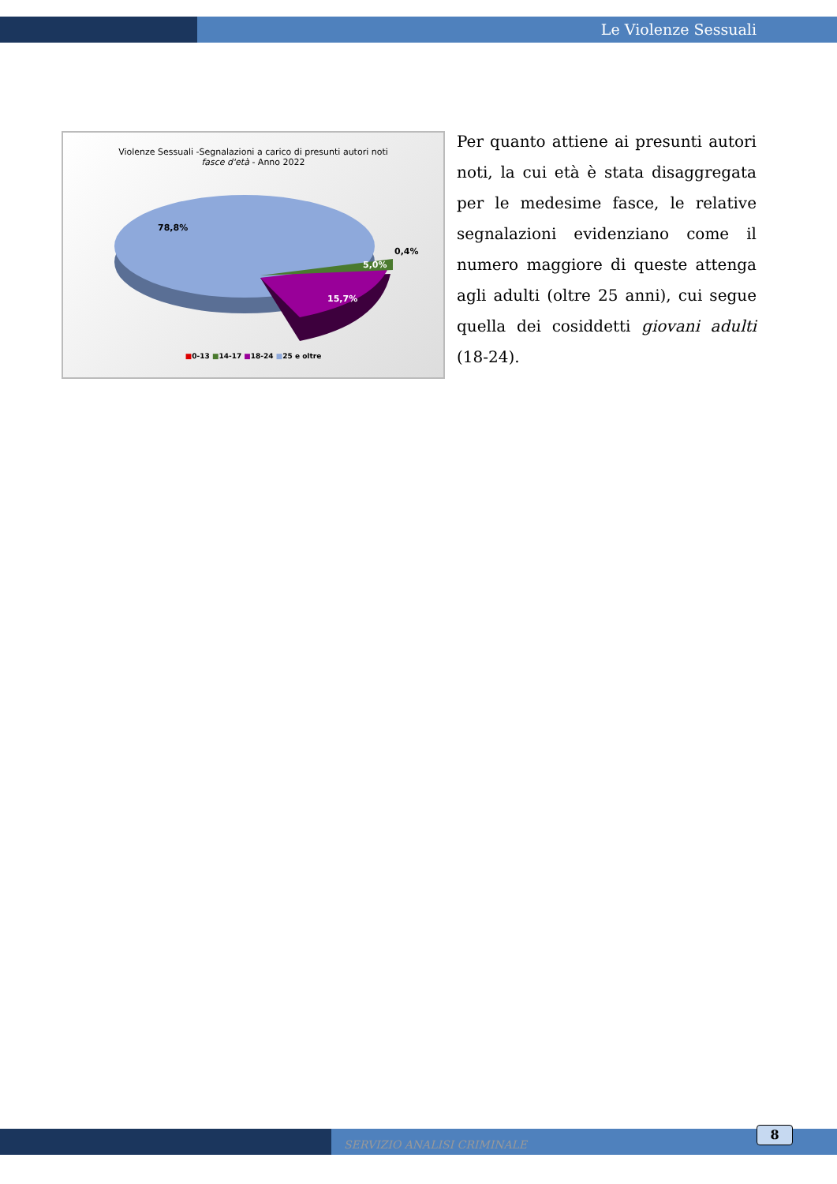Le Violenze Sessuali
Violenze Sessuali -Segnalazioni a carico di presunti autori noti
fasce d'età - Anno 2022
78,8%
0,4%
5,0%
15,7%
■0-13 ■14-17 ■18-24 ■25 e oltre
Per quanto attiene ai presunti autori noti, la cui età è stata disaggregata per le medesime fasce, le relative segnalazioni evidenziano come il numero maggiore di queste attenga agli adulti (oltre 25 anni), cui segue quella dei cosiddetti giovani adulti (18-24).
SERVIZIO ANALISI CRIMINALE
8